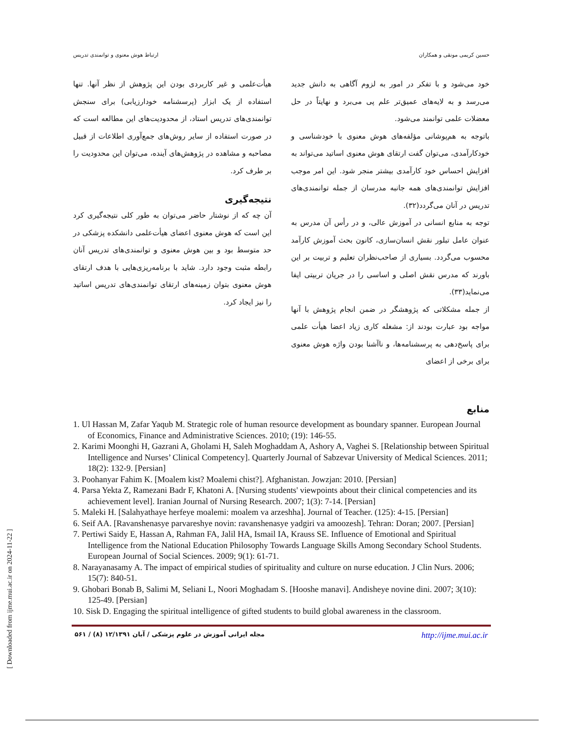حسین کریمی مونقی و همکاران ارتباط هوش معنوی و توانمندی تدریس
خود می‌شود و با تفکر در امور به لزوم آگاهی به دانش جدید می‌رسد و به لایه‌های عمیق‌تر علم پی می‌برد و نهایتاً در حل معضلات علمی توانمند می‌شود.
باتوجه به هم‌پوشانی مؤلفه‌های هوش معنوی با خودشناسی و خودکارآمدی، می‌توان گفت ارتقای هوش معنوی اساتید می‌تواند به افزایش احساس خود کارآمدی بیشتر منجر شود. این امر موجب افزایش توانمندی‌های همه جانبه مدرسان از جمله توانمندی‌های تدریس در آنان می‌گردد(۳۲).
توجه به منابع انسانی در آموزش عالی، و در رأس آن مدرس به عنوان عامل تبلور نقش انسان‌سازی، کانون بحث آموزش کارآمد محسوب می‌گردد. بسیاری از صاحب‌نظران تعلیم و تربیت بر این باورند که مدرس نقش اصلی و اساسی را در جریان تربیتی ایفا می‌نماید(۳۳).
از جمله مشکلاتی که پژوهشگر در ضمن انجام پژوهش با آنها مواجه بود عبارت بودند از: مشغله کاری زیاد اعضا هیأت علمی برای پاسخ‌دهی به پرسشنامه‌ها، و ناآشنا بودن واژه هوش معنوی برای برخی از اعضای
هیأت‌علمی و غیر کاربردی بودن این پژوهش از نظر آنها. تنها استفاده از یک ابزار (پرسشنامه خودارزیابی) برای سنجش توانمندی‌های تدریس استاد، از محدودیت‌های این مطالعه است که در صورت استفاده از سایر روش‌های جمع‌آوری اطلاعات از قبیل مصاحبه و مشاهده در پژوهش‌های آینده، می‌توان این محدودیت را بر طرف کرد.
نتیجه‌گیری
آن چه که از نوشتار حاضر می‌توان به طور کلی نتیجه‌گیری کرد این است که هوش معنوی اعضای هیأت‌علمی دانشکده پزشکی در حد متوسط بود و بین هوش معنوی و توانمندی‌های تدریس آنان رابطه مثبت وجود دارد. شاید با برنامه‌ریزی‌هایی با هدف ارتقای هوش معنوی بتوان زمینه‌های ارتقای توانمندی‌های تدریس اساتید را نیز ایجاد کرد.
منابع
1. Ul Hassan M, Zafar Yaqub M. Strategic role of human resource development as boundary spanner. European Journal of Economics, Finance and Administrative Sciences. 2010; (19): 146-55.
2. Karimi Moonghi H, Gazrani A, Gholami H, Saleh Moghaddam A, Ashory A, Vaghei S. [Relationship between Spiritual Intelligence and Nurses’ Clinical Competency]. Quarterly Journal of Sabzevar University of Medical Sciences. 2011; 18(2): 132-9. [Persian]
3. Poohanyar Fahim K. [Moalem kist? Moalemi chist?]. Afghanistan. Jowzjan: 2010. [Persian]
4. Parsa Yekta Z, Ramezani Badr F, Khatoni A. [Nursing students' viewpoints about their clinical competencies and its achievement level]. Iranian Journal of Nursing Research. 2007; 1(3): 7-14. [Persian]
5. Maleki H. [Salahyathaye herfeye moalemi: moalem va arzeshha]. Journal of Teacher. (125): 4-15. [Persian]
6. Seif AA. [Ravanshenasye parvareshye novin: ravanshenasye yadgiri va amoozesh]. Tehran: Doran; 2007. [Persian]
7. Pertiwi Saidy E, Hassan A, Rahman FA, Jalil HA, Ismail IA, Krauss SE. Influence of Emotional and Spiritual Intelligence from the National Education Philosophy Towards Language Skills Among Secondary School Students. European Journal of Social Sciences. 2009; 9(1): 61-71.
8. Narayanasamy A. The impact of empirical studies of spirituality and culture on nurse education. J Clin Nurs. 2006; 15(7): 840-51.
9. Ghobari Bonab B, Salimi M, Seliani L, Noori Moghadam S. [Hooshe manavi]. Andisheye novine dini. 2007; 3(10): 125-49. [Persian]
10. Sisk D. Engaging the spiritual intelligence of gifted students to build global awareness in the classroom.
مجله ایرانی آموزش در علوم پزشکی / آبان ۱۲/۱۳۹۱ (۸) / ۵۶۱ http://ijme.mui.ac.ir
[ Downloaded from ijme.mui.ac.ir on 2024-11-22 ]